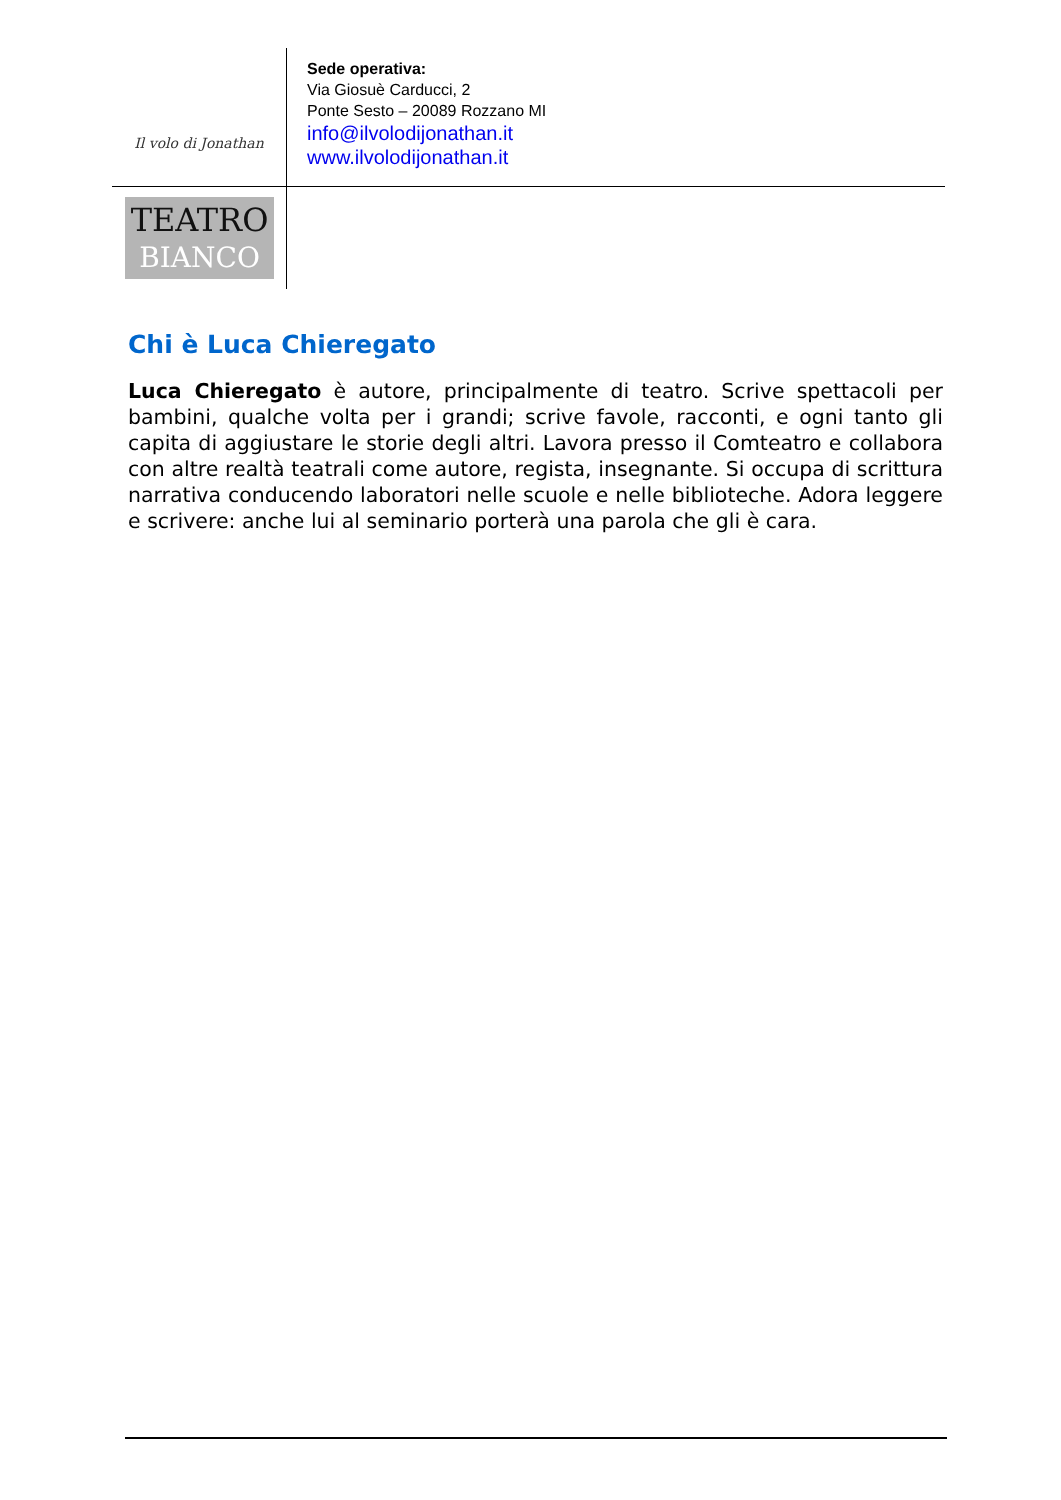Il volo di Jonathan
Sede operativa:
Via Giosuè Carducci, 2
Ponte Sesto – 20089 Rozzano MI
info@ilvolodijonathan.it
www.ilvolodijonathan.it
TEATRO
BIANCO
Chi è Luca Chieregato
Luca Chieregato è autore, principalmente di teatro. Scrive spettacoli per bambini, qualche volta per i grandi; scrive favole, racconti, e ogni tanto gli capita di aggiustare le storie degli altri. Lavora presso il Comteatro e collabora con altre realtà teatrali come autore, regista, insegnante. Si occupa di scrittura narrativa conducendo laboratori nelle scuole e nelle biblioteche. Adora leggere e scrivere: anche lui al seminario porterà una parola che gli è cara.